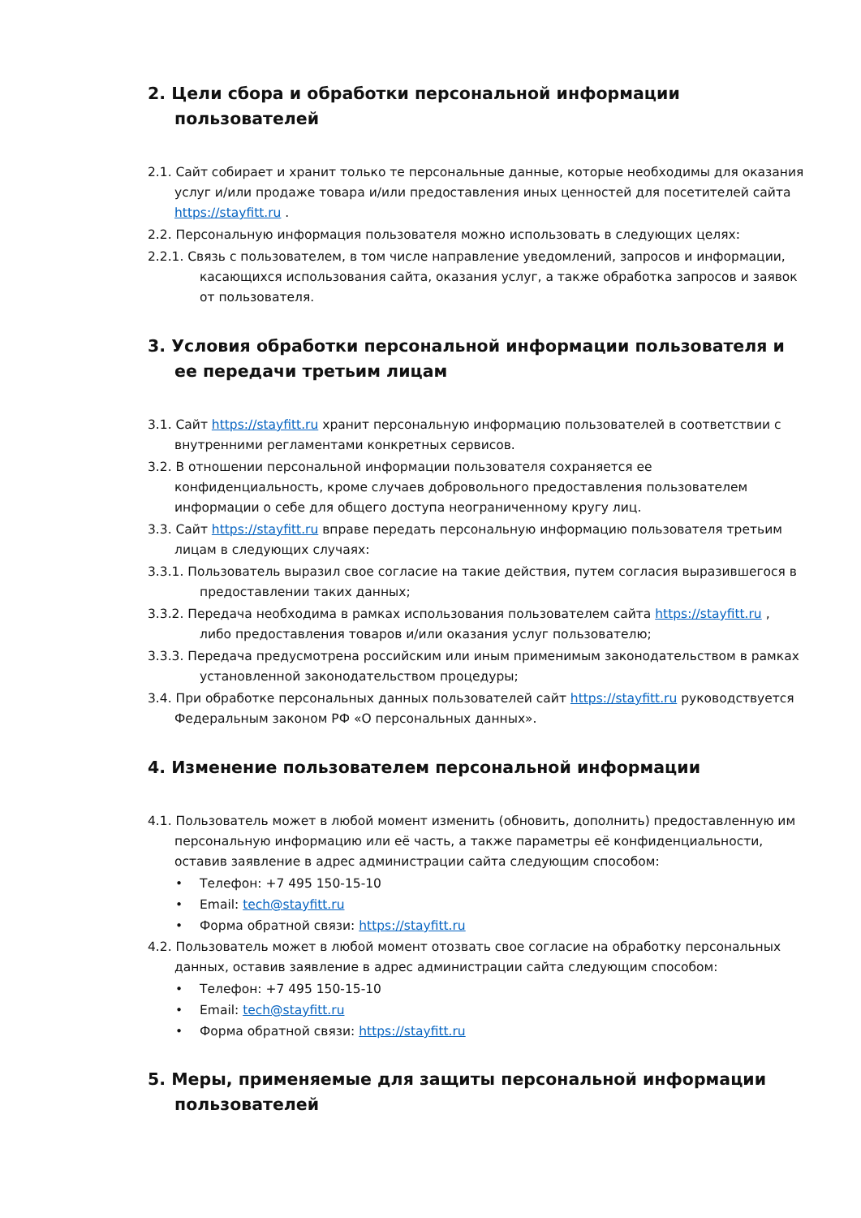2. Цели сбора и обработки персональной информации пользователей
2.1. Сайт собирает и хранит только те персональные данные, которые необходимы для оказания услуг и/или продаже товара и/или предоставления иных ценностей для посетителей сайта https://stayfitt.ru .
2.2. Персональную информация пользователя можно использовать в следующих целях:
2.2.1. Связь с пользователем, в том числе направление уведомлений, запросов и информации, касающихся использования сайта, оказания услуг, а также обработка запросов и заявок от пользователя.
3. Условия обработки персональной информации пользователя и ее передачи третьим лицам
3.1. Сайт https://stayfitt.ru хранит персональную информацию пользователей в соответствии с внутренними регламентами конкретных сервисов.
3.2. В отношении персональной информации пользователя сохраняется ее конфиденциальность, кроме случаев добровольного предоставления пользователем информации о себе для общего доступа неограниченному кругу лиц.
3.3. Сайт https://stayfitt.ru вправе передать персональную информацию пользователя третьим лицам в следующих случаях:
3.3.1. Пользователь выразил свое согласие на такие действия, путем согласия выразившегося в предоставлении таких данных;
3.3.2. Передача необходима в рамках использования пользователем сайта https://stayfitt.ru , либо предоставления товаров и/или оказания услуг пользователю;
3.3.3. Передача предусмотрена российским или иным применимым законодательством в рамках установленной законодательством процедуры;
3.4. При обработке персональных данных пользователей сайт https://stayfitt.ru руководствуется Федеральным законом РФ «О персональных данных».
4. Изменение пользователем персональной информации
4.1. Пользователь может в любой момент изменить (обновить, дополнить) предоставленную им персональную информацию или её часть, а также параметры её конфиденциальности, оставив заявление в адрес администрации сайта следующим способом:
• Телефон: +7 495 150-15-10
• Email: tech@stayfitt.ru
• Форма обратной связи: https://stayfitt.ru
4.2. Пользователь может в любой момент отозвать свое согласие на обработку персональных данных, оставив заявление в адрес администрации сайта следующим способом:
• Телефон: +7 495 150-15-10
• Email: tech@stayfitt.ru
• Форма обратной связи: https://stayfitt.ru
5. Меры, применяемые для защиты персональной информации пользователей